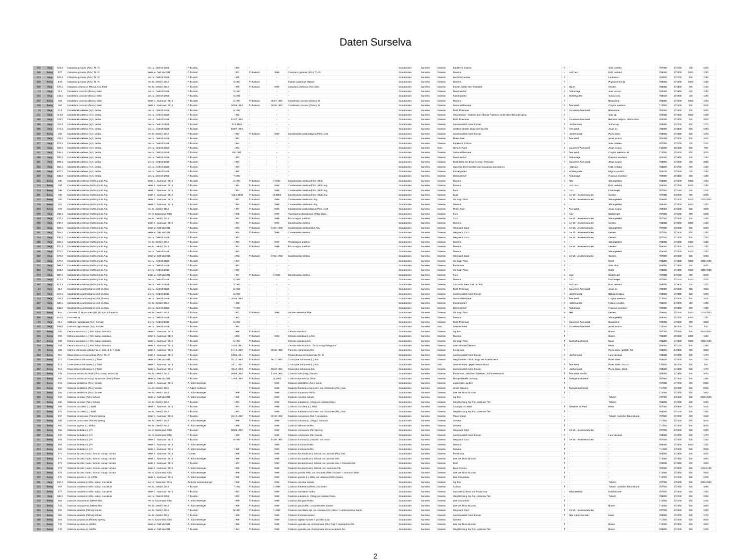Daten Surselva
| 379 | Begl. | 523,3 | Caloplaca pyracea (Ach.) Th. Fr. | det. M. Dietrich 2016 | P. Burkard | 1964 | - | - | - | Graubünden | Surselva | Disentis | Kapelle S. Catrina | E | - | Salix cinerea | 707300 | 173150 | 100 | 1220 |
| 399 | Beleg | 527 | Caloplaca pyracea (Ach.) Th. Fr. | teste M. Dietrich 2016 | P. Burkard | 1961 | P. Burkard | 1966 | Caloplaca pyracea (Ach.) Th. Fr. | Graubünden | Surselva | Disentis | Disentis | L | Holzzaun | Holz, verbaut | 708000 | 173500 | 1000 | 1150 |
| 413 | Begl. | 529,4 | Caloplaca pyracea (Ach.) Th. Fr. | det. M. Dietrich 2016 | P. Burkard | 1965 | - | - | - | Graubünden | Surselva | Disentis | bei Faltscharidas | E | - | Laubbaum | 709100 | 174200 | 500 | 1150 |
| 638 | Beleg | 644 | Caloplaca pyracea (Ach.) Th. Fr. | rev. M. Dietrich 2016 | P. Burkard | 5,1961 | P. Burkard | - | Biatora cadubriae Massal. | Graubünden | Surselva | Disentis | Disentis | E | - | Populus tremula | 708000 | 173500 | 1000 | 1150 |
| 509 | Begl. | 576,1 | Caloplaca velana (A. Massal.) Du Rietz | rev. M. Dietrich 2016 | P. Burkard | 1965 | P. Burkard | 1969 | Caloplaca vitellinula (Nyl.) Oliv. | Graubünden | Surselva | Disentis | Kloster, hinter dem Rossstall | S | Mauer | Gestein | 708300 | 173800 | 200 | 1140 |
| 14 | Begl. | 13,1 | Candelaria concolor (Dicks.) Stein | det. M. Dietrich 2016 | P. Burkard | 5,1961 | - | - | - | Graubünden | Surselva | Disentis | Disentiserhof | E | Parkanlage | Acer rubrum | 709000 | 173850 | 200 | 1130 |
| 140 | Begl. | 134,1 | Candelaria concolor (Dicks.) Stein | det. M. Dietrich 2016 | P. Burkard | 6,1965 | - | - | - | Graubünden | Surselva | Disentis | Klostergarten | E | Klostergarten | Sorbus aria | 708330 | 173900 | 100 | 1190 |
| 207 | Beleg | 181 | Candelaria concolor (Dicks.) Stein | teste G. Kaufmann 2016 | P. Burkard | 5,1961 | P. Burkard | 06.07.1962 | Candelaria concolor (Dicks.) St. | Graubünden | Surselva | Disentis | Disentis | E | - | Baumrinde | 708000 | 173500 | 1000 | 1150 |
| 208 | Beleg | 182 | Candelaria concolor (Dicks.) Stein | teste G. Kaufmann 2016 | P. Burkard | 20.06.1963 | P. Burkard | 28.06.1963 | Candelaria concolor (Dicks.) St. | Graubünden | Surselva | Disentis | Stalusa-Rheinaue | E | Auenwald | Corylus avellana | 710500 | 174600 | 500 | 1000 |
| 24 | Begl. | 21,5 | Candelariella reflexa (Nyl.) Lettau | det. M. Dietrich 2016 | P. Burkard | 6,1962 | - | - | - | Graubünden | Surselva | Disentis | Brulf, Rheinaue | E | Grauerlen-Auenwald | Baumrinde | 709000 | 173600 | 200 | 1050 |
| 111 | Begl. | 114,3 | Candelariella reflexa (Nyl.) Lettau | det. M. Dietrich 2016 | P. Burkard | 1962 | - | - | - | Graubünden | Surselva | Disentis | Weg Sedrun - Disentis über Mompé Tujetsch, hinter dem Bahnübergang | E | - | Salix sp. | 705500 | 171000 | 1000 | 1400 |
| 180 | Begl. | 163,2 | Candelariella reflexa (Nyl.) Lettau | det. M. Dietrich 2016 | P. Burkard | 02.07.1962 | - | - | - | Graubünden | Surselva | Disentis | Brulf, Rheinaue | E | Grauerlen-Auenwald | Berberis vulgaris, Stämmchen | 709000 | 173600 | 200 | 1050 |
| 189 | Begl. | 167,4 | Candelariella reflexa (Nyl.) Lettau | det. M. Dietrich 2016 | P. Burkard | 24.6.1962 | - | - | - | Graubünden | Surselva | Disentis | Lärchenwäldli hinter Kloster | E | Lärchenwald | Sorbus sp. | 708500 | 174000 | 500 | 1170 |
| 196 | Begl. | 171,1 | Candelariella reflexa (Nyl.) Lettau | det. M. Dietrich 2016 | P. Burkard | 02.07.1962 | - | - | - | Graubünden | Surselva | Disentis | westlich Kloster, längs des Baches | E | Erlenwald | Alnus sp. | 708000 | 173800 | 500 | 1240 |
| 232 | Beleg | 192 | Candelariella reflexa (Nyl.) Lettau | rev. M. Dietrich 2016 | P. Burkard | 1961 | P. Burkard | 1969 | Candelariella xanthostigma (Pers.) Lett. | Graubünden | Surselva | Disentis | Lärchenwäldli hinter Kloster | E | Lärchenwald | Picea abies | 708500 | 174000 | 500 | 1170 |
| 235 | Begl. | 193,2 | Candelariella reflexa (Nyl.) Lettau | det. M. Dietrich 2016 | P. Burkard | 1961 | - | - | - | Graubünden | Surselva | Disentis | Rhein-Auen | E | Auenwald | Alnus incana | 709050 | 173500 | 500 | 1020 |
| 377 | Begl. | 523,1 | Candelariella reflexa (Nyl.) Lettau | det. M. Dietrich 2016 | P. Burkard | 1964 | - | - | - | Graubünden | Surselva | Disentis | Kapelle S. Catrina | E | - | Salix cinerea | 707300 | 173150 | 100 | 1220 |
| 405 | Begl. | 528,3 | Candelariella reflexa (Nyl.) Lettau | det. M. Dietrich 2016 | P. Burkard | 1961 | - | - | - | Graubünden | Surselva | Ilanz | Glenner-Auen | E | Grauerlen-Auenwald | Alnus incana | 735200 | 181400 | 500 | 700 |
| 441 | Begl. | 546,1 | Candelariella reflexa (Nyl.) Lettau | det. M. Dietrich 2016 | P. Burkard | 8.6.1961 | - | - | - | Graubünden | Surselva | Disentis | Stalusa-Rheinaue | E | Auenwald | Corylus avellana, alt | 710500 | 174600 | 500 | 1000 |
| 459 | Begl. | 555,3 | Candelariella reflexa (Nyl.) Lettau | det. M. Dietrich 2016 | P. Burkard | 1963 | - | - | - | Graubünden | Surselva | Disentis | Disentiserhof | E | Parkanlage | Fraxinus excelsior | 709000 | 173850 | 200 | 1130 |
| 551 | Begl. | 598,3 | Candelariella reflexa (Nyl.) Lettau | det. M. Dietrich 2016 | P. Burkard | 1961 | - | - | - | Graubünden | Surselva | Disentis | Brulf, Delta der Bova Gronda, Rheinaue | E | Grauerlen-Auenwald | Alnus incana | 708950 | 173200 | 100 | 1040 |
| 556 | Begl. | 601,1 | Candelariella reflexa (Nyl.) Lettau | det. M. Dietrich 2016 | P. Burkard | 1961 | - | - | - | Graubünden | Surselva | Disentis | zwischen Disentiserhof und Carcarola, Bahndamm | L | Holzzaun | Holz, verbaut | 708820 | 173750 | 200 | 1120 |
| 609 | Begl. | 627,1 | Candelariella reflexa (Nyl.) Lettau | det. M. Dietrich 2016 | P. Burkard | 1962 | - | - | - | Graubünden | Surselva | Disentis | Klostergarten | E | Klostergarten | Fagus sylvatica | 708330 | 173900 | 100 | 1190 |
| 629 | Begl. | 638,3 | Candelariella reflexa (Nyl.) Lettau | det. M. Dietrich 2016 | P. Burkard | 7,1963 | - | - | - | Graubünden | Surselva | Disentis | Disentiserhof | E | Parkanlage | Fraxinus excelsior | 709000 | 173850 | 200 | 1130 |
| 215 | Beleg | 186 | Candelariella vitellina (Hoffm.) Müll. Arg. | teste G. Kaufmann 2016 | P. Burkard | 5,1963 | P. Burkard | 7,1963 | Candelariella vitellina (Ehrh.) Müll. | Graubünden | Surselva | Disentis | Disentis | S | Fels | Silikatgestein | 708000 | 173500 | 1000 | 1150 |
| 216 | Beleg | 187 | Candelariella vitellina (Hoffm.) Müll. Arg. | teste G. Kaufmann 2016 | P. Burkard | 1964 | P. Burkard | 1966 | Candelariella vitellina (Ehrh.) Müll. Arg. | Graubünden | Surselva | Disentis | Disentis | L | Holzzaun | Holz, verbaut | 708000 | 173500 | 1000 | 1150 |
| 218 | Beleg | 188 | Candelariella vitellina (Hoffm.) Müll. Arg. | teste G. Kaufmann 2016 | P. Burkard | 1963 | P. Burkard | 1966 | Candelariella vitellina (Ehrh.) Müll. Arg. | Graubünden | Surselva | Disentis | Funs | S | Dach | Dachziegel | 707500 | 173160 | 200 | 1200 |
| 221 | Beleg | 189 | Candelariella vitellina (Hoffm.) Müll. Arg. | teste G. Kaufmann 2016 | P. Burkard | Herbst 1961 | P. Burkard | 12,1963 | Candelariella vitellina (Ehrh.) Müll. Arg. | Graubünden | Surselva | Disentis | Cuoz | S | Geröll / Lesesteinhaufen | Gestein | 707000 | 172500 | 200 | 1250 |
| 222 | Beleg | 190 | Candelariella vitellina (Hoffm.) Müll. Arg. | teste G. Kaufmann 2016 | P. Burkard | 1961 | P. Burkard | 1969 | Candelariella vitellina M. Arg. | Graubünden | Surselva | Disentis | Val Sogn Placi | S | Geröll / Lesesteinhaufen | Silikatgestein | 708800 | 174300 | 1000 | 1200-1500 |
| 226 | Beleg | 191 | Candelariella vitellina (Hoffm.) Müll. Arg. | teste G. Kaufmann 2016 | P. Burkard | 1964 | P. Burkard | 1969 | Candelariella vitellina M. Arg. | Graubünden | Surselva | Disentis | Disentis | S | - | Silikatgestein | 708000 | 173500 | 1000 | 1150 |
| 233 | Beleg | 193 | Candelariella vitellina (Hoffm.) Müll. Arg. | rev. M. Dietrich 2016 | P. Burkard | 1961 | P. Burkard | 1966 | Candelariella xanthostigma (Pers.) Lett. | Graubünden | Surselva | Disentis | Rhein-Auen | E | Auenwald | Alnus incana | 709050 | 173500 | 500 | 1020 |
| 276 | Begl. | 233,1 | Candelariella vitellina (Hoffm.) Müll. Arg. | rev. G. Kaufmann 2016 | P. Burkard | 1966 | P. Burkard | 1969 | Acarospora chloraphana (Wbg) Mass. | Graubünden | Surselva | Disentis | Funs | S | Dach | Dachziegel | 707500 | 173160 | 200 | 1200 |
| 283 | Begl. | 237,1 | Candelariella vitellina (Hoffm.) Müll. Arg. | rev. M. Dietrich 2016 | P. Burkard | 1961 | P. Burkard | 1969 | Rhizocarpon pusillum | Graubünden | Surselva | Disentis | Cuoz | S | Geröll / Lesesteinhaufen | Silikatgestein | 707000 | 172500 | 200 | 1250 |
| 290 | Begl. | 239,1 | Candelariella vitellina (Hoffm.) Müll. Arg. | teste G. Kaufmann 2016 | P. Burkard | 1963 | P. Burkard | 1969 | Candelariella vitellina | Graubünden | Surselva | Disentis | Disentis | S | Geröll / Lesesteinhaufen | Gestein | 708000 | 173500 | 1000 | 1150 |
| 340 | Begl. | 503,1 | Candelariella vitellina (Hoffm.) Müll. Arg. | teste M. Dietrich 2016 | P. Burkard | 1963 | P. Burkard | 01.01.1966 | Candelariella vitellina Müll. Arg. | Graubünden | Surselva | Disentis | Weg nach Cuoz | S | Geröll / Lesesteinhaufen | Silikatgestein | 707200 | 172600 | 500 | 1240 |
| 361 | Begl. | 509,2 | Candelariella vitellina (Hoffm.) Müll. Arg. | teste M. Dietrich 2016 | P. Burkard | 1964 | P. Burkard | 1966 | Candelariella vitellina | Graubünden | Surselva | Disentis | Weg nach Cuoz | S | Geröll / Lesesteinhaufen | Gestein | 707200 | 172600 | 500 | 1240 |
| 416 | Begl. | 530,2 | Candelariella vitellina (Hoffm.) Müll. Arg. | det. M. Dietrich 2016 | P. Burkard | 1961 | - | - | - | Graubünden | Surselva | Disentis | Weg nach Cuoz | S | Geröll / Lesesteinhaufen | Gestein | 707200 | 172600 | 500 | 1240 |
| 480 | Begl. | 566,1 | Candelariella vitellina (Hoffm.) Müll. Arg. | rev. M. Dietrich 2016 | P. Burkard | 1963 | P. Burkard | 1969 | Rhizocarpon pusillum | Graubünden | Surselva | Disentis | Disentis | S | - | Silikatgestein | 708000 | 173500 | 1000 | 1150 |
| 490 | Begl. | 570,3 | Candelariella vitellina (Hoffm.) Müll. Arg. | rev. M. Dietrich 2016 | P. Burkard | 1963 | P. Burkard | 1969 | Rhizocarpon pusillum | Graubünden | Surselva | Disentis | Disentis | S | Geröll / Lesesteinhaufen | Gestein | 708000 | 173500 | 1000 | 1150 |
| 496 | Begl. | 571,2 | Candelariella vitellina (Hoffm.) Müll. Arg. | det. M. Dietrich 2016 | P. Burkard | 1963 | - | - | - | Graubünden | Surselva | Disentis | Disentis | S | - | Silikatgestein | 708000 | 173500 | 1000 | 1150 |
| 502 | Begl. | 573,2 | Candelariella vitellina (Hoffm.) Müll. Arg. | teste M. Dietrich 2016 | P. Burkard | 1963 | P. Burkard | 07.01.1966 | Candelariella vitellina | Graubünden | Surselva | Disentis | Weg nach Cuoz | S | Geröll / Lesesteinhaufen | Gestein | 707200 | 172600 | 500 | 1240 |
| 519 | Begl. | 579,2 | Candelariella vitellina (Hoffm.) Müll. Arg. | det. M. Dietrich 2016 | P. Burkard | 1963 | - | - | - | Graubünden | Surselva | Disentis | Val Sogn Placi | S | - | Diorit | 708800 | 174300 | 1000 | 1200-1500 |
| 532 | Begl. | 588,2 | Candelariella vitellina (Hoffm.) Müll. Arg. | det. M. Dietrich 2016 | P. Burkard | 1961 | - | - | - | Graubünden | Surselva | Disentis | Fontanivas | E | - | Salix alba | 708250 | 172800 | 200 | 1050 |
| 563 | Begl. | 604,2 | Candelariella vitellina (Hoffm.) Müll. Arg. | det. M. Dietrich 2016 | P. Burkard | 1961 | - | - | - | Graubünden | Surselva | Disentis | Val Sogn Placi | S | - | Diorit | 708800 | 174300 | 1000 | 1200-1500 |
| 574 | Begl. | 609,1 | Candelariella vitellina (Hoffm.) Müll. Arg. | teste M. Dietrich 2016 | P. Burkard | 1963 | P. Burkard | 1,1966 | Candelariella vitellina | Graubünden | Surselva | Disentis | Funs | S | Dach | Dachziegel | 707500 | 173160 | 200 | 1200 |
| 578 | Begl. | 612,1 | Candelariella vitellina (Hoffm.) Müll. Arg. | det. M. Dietrich 2016 | P. Burkard | 5,1962 | - | - | - | Graubünden | Surselva | Disentis | Disentis | S | Dach | Dachziegel | 707800 | 174000 | 1000 | 1500 |
| 582 | Begl. | 613,3 | Candelariella vitellina (Hoffm.) Müll. Arg. | det. M. Dietrich 2016 | P. Burkard | 5,1962 | - | - | - | Graubünden | Surselva | Disentis | Carcarola, beim Stall, an Rhb. | L | Holzzaun | Holz, verbaut | 708750 | 173800 | 200 | 1120 |
| 43 | Begl. | 43,1 | Candelariella xanthostigma (Ach.) Lettau | det. M. Dietrich 2016 | P. Burkard | 6,1962 | - | - | - | Graubünden | Surselva | Disentis | Brulf, Rheinaue | E | Grauerlen-Auenwald | Alnus sp. | 709000 | 173600 | 200 | 1050 |
| 124 | Begl. | 121,1 | Candelariella xanthostigma (Ach.) Lettau | det. M. Dietrich 2016 | P. Burkard | 6,1962 | - | - | - | Graubünden | Surselva | Disentis | Lärchenwäldli hinter Kloster | E | Lärchenwald | Betula pendula | 708500 | 174000 | 500 | 1170 |
| 210 | Begl. | 182,2 | Candelariella xanthostigma (Ach.) Lettau | det. M. Dietrich 2016 | P. Burkard | 20.06.1963 | - | - | - | Graubünden | Surselva | Disentis | Stalusa-Rheinaue | E | Auenwald | Corylus avellana | 710500 | 174600 | 500 | 1000 |
| 527 | Begl. | 585,1 | Candelariella xanthostigma (Ach.) Lettau | rev. M. Dietrich 2016 | P. Burkard | 1960 | - | - | - | Graubünden | Surselva | Disentis | Klostergarten | E | Klostergarten | Fagus sylvatica | 708330 | 173900 | 100 | 1190 |
| 628 | Begl. | 638,2 | Candelariella xanthostigma (Ach.) Lettau | det. M. Dietrich 2016 | P. Burkard | 7,1963 | - | - | - | Graubünden | Surselva | Disentis | Disentiserhof | E | Parkanlage | Fraxinus excelsior | 709000 | 173850 | 200 | 1130 |
| 634 | Beleg | 642 | Carbonea cf. latypizodes (Nyl.) Knoph & Rambold | rev. M. Dietrich 2016 | P. Burkard | 1961 | P. Burkard | 1966 | Lecidea tesselata Flke. | Graubünden | Surselva | Disentis | Val Sogn Placi | S | Fels | Gestein | 708800 | 174300 | 1000 | 1200-1500 |
| 559 | Begl. | 602,2 | Carbonea sp. | det. M. Dietrich 2016 | P. Burkard | 1962 | - | - | - | Graubünden | Surselva | Disentis | Disentis | S | - | Silikatgestein | 708000 | 173500 | 1000 | 1150 |
| 23 | Begl. | 21,4 | Catillaria nigroclavata (Nyl.) Schuler | det. M. Dietrich 2016 | P. Burkard | 6,1962 | - | - | - | Graubünden | Surselva | Disentis | Brulf, Rheinaue | E | Grauerlen-Auenwald | Baumrinde | 709000 | 173600 | 200 | 1050 |
| 407 | Begl. | 528,5 | Catillaria nigroclavata (Nyl.) Schuler | det. M. Dietrich 2016 | P. Burkard | 1961 | - | - | - | Graubünden | Surselva | Ilanz | Glenner-Auen | E | Grauerlen-Auenwald | Alnus incana | 735200 | 181400 | 500 | 700 |
| 245 | Beleg | 200 | Cetraria islandica (L.) Ach. subsp. islandica | teste G. Kaufmann 2016 | P. Burkard | 1969 | P. Burkard | - | Cetraria islandica | Graubünden | Surselva | Disentis | Alp Run | T | - | Boden | 707000 | 175600 | 500 | 2000-2500 |
| 246 | Beleg | 201 | Cetraria islandica (L.) Ach. subsp. islandica | teste G. Kaufmann 2016 | P. Burkard | 1963 | P. Burkard | 1963 | Cetraria islandica (L.) Ach. | Graubünden | Surselva | Disentis | Disentis | T | - | Boden | 708000 | 173500 | 1000 | 1150 |
| 247 | Beleg | 203 | Cetraria islandica (L.) Ach. subsp. islandica | teste G. Kaufmann 2016 | P. Burkard | 5,1961 | P. Burkard | - | Cetraria islandica Ach. | Graubünden | Surselva | Disentis | Val Sogn Placi | T | Zwergstrauchheide | Moos | 708800 | 174300 | 1000 | 1200-1500 |
| 248 | Beleg | 204 | Cetraria islandica (L.) Ach. subsp. islandica | teste G. Kaufmann 2016 | P. Burkard | 14.04.1961 | P. Burkard | - | Cetraria islandica Ach. "Jarva sontga Margriata" | Graubünden | Surselva | Disentis | unter Mompé Tujetsch | T | - | Moos | 706000 | 171100 | 500 | 1380 |
| 98 | Beleg | 108 | Cetrelia cetrarioides (Duby) W. L. Culb. & C. F. Culb. | teste G. Kaufmann 2016 | P. Burkard | 01.10.1962 | P. Burkard | 05.10.1962 | Parmelia cetrarioides Del. | Graubünden | Surselva | Disentis | Fontanivas | E | - | Picea abies (gefällt), Ast | 708250 | 172800 | 200 | 1050 |
| 254 | Beleg | 211 | Chaenotheca chrysocephala (Ach.) Th. Fr. | teste G. Kaufmann 2016 | P. Burkard | 03.06.1961 | P. Burkard | - | Chaenotheca chrysocephala Th. Fr. | Graubünden | Surselva | Disentis | Lärchenwäldli hinter Kloster | E | Lärchenwald | Larix decidua | 708500 | 174000 | 500 | 1170 |
| 255 | Beleg | 212 | Chaenotheca furfuracea (L.) Tibell | teste M. Dietrich 2016 | P. Burkard | 25.10.1963 | P. Burkard | 06.11.1963 | Coniocybe furfuracea (L.) Ach. | Graubünden | Surselva | Disentis | Weg Disentis - Brulf, längs des Acletfarheins | E | - | Picea abies | 708400 | 173500 | 200 | 1100 |
| 256 | Beleg | 213 | Chaenotheca furfuracea (L.) Tibell | teste G. Kaufmann 2016 | P. Burkard | 16.11.1961 | P. Burkard | - | Coniocybe furfuracea (L.) Ach. | Graubünden | Surselva | Ilanz | Glenner-Auen, gegen Neufundland | E | Auenwald | Picea abies, morsch | 735100 | 181200 | 500 | 700 |
| 257 | Beleg | 215 | Chaenotheca furfuracea (L.) Tibell | teste G. Kaufmann 2016 | P. Burkard | 10.12.1963 | P. Burkard | 10.12.1963 | Coniocybe furfuracea Ach. | Graubünden | Surselva | Disentis | Lärchenwäldli hinter Kloster | E | Lärchenwald | Picea abies, Stock | 708500 | 174000 | 500 | 1170 |
| 325 | Beleg | 278 | Cladonia arbuscula (Wallr.) Flot. subsp. arbuscula | rev. M. Dietrich 2016 | P. Burkard | 09.06.1962 | P. Burkard | 13.09.1962 | Cladonia mitis (Hag.) Sandst. | Graubünden | Surselva | Disentis | Fontanivas, zwischen Scheiben und Schiessstand | T | Auenwald, randlich | - | 708350 | 172850 | 200 | 1050 |
| 329 | Beleg | 282 | Cladonia arbuscula subsp. squarrosa (Wallr.) Ruoss | teste M. Dietrich 2016 | P. Burkard | 12.09.1962 | P. Burkard | 11,1965 | Cladonia sylvatica (L.) Hoff. | Graubünden | Surselva | Disentis | Mompé Medel, Osthang | T | Zwergstrauchheide | - | 707900 | 171900 | 500 | 1280 |
| 302 | Beleg | 253 | Cladonia bellidiflora (Ach.) Schaer. | teste G. Kaufmann 2016 | A. Schönenberger | - | P. Burkard | 1969 | Cladonia bellidiflora (Ach.) Schär. | Graubünden | Surselva | Disentis | unweit des Lag Brit | T | - | - | 707500 | 177000 | 200 | 2360 |
| 316 | Beleg | 269 | Cladonia bellidiflora (Ach.) Schaer. | rev. M. Dietrich 2016 | P. Albert Dellfosse | - | P. Burkard | 1969 | Cladonia floerkeana Sommerf. var. chloroides (Flk.) Vain. | Graubünden | Surselva | Disentis | ob der Garvera | T | Zwergstrauchheide | - | 711700 | 172300 | 500 | 2260 |
| 328 | Beleg | 281 | Cladonia bellidiflora (Ach.) Schaer. | rev. M. Dietrich 2016 | A. Schönenberger | 1969 | P. Burkard | 1969 | Cladonia squamosa Hoffm. | Graubünden | Surselva | Disentis | über der Bova Gronda | T | - | - | 710300 | 172350 | 500 | 1920 |
| 300 | Beleg | 252 | Cladonia cenotea (Ach.) Schaer. | teste M. Dietrich 2016 | A. Schönenberger | 1969 | P. Burkard | 1969 | Cladonia cenotea Schaer. | Graubünden | Surselva | Disentis | Alp Run | L | - | Totholz | 707000 | 175600 | 500 | 2000-2500 |
| 331 | Beleg | 285 | Cladonia cenotea (Ach.) Schaer. | rev. M. Dietrich 2016 | P. Burkard | 1963 | P. Burkard | 1969 | Cladonia subulata (L.) Wigg var. radiata Coem. | Graubünden | Surselva | Disentis | Weg Richtung Alp Run, unterster Teil | L | - | Totholz | 708200 | 174100 | 500 | 1260 |
| 304 | Beleg | 256 | Cladonia coccifera (L.) Willd. | teste G. Kaufmann 2016 | P. Burkard | 1963 | P. Burkard | 1969 | Cladonia coccifera (L.) Willd. | Graubünden | Surselva | Disentis | Cavorgia, im Wald | T | Silikatfels in Wald | Moos | 707000 | 170800 | 500 | 1400 |
| 317 | Beleg | 270 | Cladonia coccifera (L.) Willd. | rev. M. Dietrich 2016 | P. Burkard | 1963 | P. Burkard | 1969 | Cladonia floerkeana Sommerf. var. chloroides (Flk.) Vain. | Graubünden | Surselva | Disentis | Weg Richtung Alp Run, unterster Teil | T | - | - | 708200 | 174100 | 500 | 1260 |
| 305 | Beleg | 257 | Cladonia coniocraea (Flörke) Spreng. | teste G. Kaufmann 2016 | P. Burkard | 26.10.1962 | P. Burkard | 29.10.1962 | Cladonia coniocraea Flke. f. ceratodes | Graubünden | Surselva | Disentis | Plaun Grond | L | - | Totholz, morscher Baumstrunk | 707600 | 174200 | 200 | 1560 |
| 330 | Beleg | 284 | Cladonia coniocraea (Flörke) Spreng. | rev. M. Dietrich 2016 | A. Schönenberger | 1969 | P. Burkard | 1969 | Cladonia subulata (L.) Wigg f. subulata | Graubünden | Surselva | Disentis | Garvera | T | - | - | 711500 | 172400 | 500 | 2000 |
| 308 | Beleg | 260 | Cladonia digitata (L.) Hoffm. | rev. M. Dietrich 2016 | A. Schönenberger | 1969 | P. Burkard | 1969 | Cladonia deformis Hoffm. | Graubünden | Surselva | Disentis | Garvera | T | - | - | 711500 | 172400 | 500 | 2000 |
| 306 | Beleg | 258 | Cladonia fimbriata (L.) Fr. | rev. G. Kaufmann 2016 | P. Burkard | 20.08.1962 | P. Burkard | 1969 | Cladonia coniocraea (Flk) Spreng. | Graubünden | Surselva | Disentis | Weg nach Cuoz | T | Geröll / Lesesteinhaufen | - | 707200 | 172600 | 500 | 1240 |
| 307 | Beleg | 259 | Cladonia fimbriata (L.) Fr. | rev. G. Kaufmann 2016 | P. Burkard | 1969 | P. Burkard | 1969 | Cladonia coniocraea (Flk) Sandst. | Graubünden | Surselva | Disentis | Lärchenwäldli hinter Kloster | E | - | Larix decidua | 708500 | 174000 | 500 | 1170 |
| 311 | Beleg | 263 | Cladonia fimbriata (L.) Fr. | teste G. Kaufmann 2016 | P. Burkard | 9,1963 | P. Burkard | 14.09.1963 | Cladonia fimbriata (L.) Sandst. var. minor | Graubünden | Surselva | Disentis | Weg nach Cuoz | T | Geröll / Lesesteinhaufen | - | 707200 | 172600 | 500 | 1240 |
| 312 | Beleg | 264 | Cladonia fimbriata (L.) Fr. | teste G. Kaufmann 2016 | A. Schönenberger | - | P. Burkard | 1969 | Cladonia fimbriata Hoffm. | Graubünden | Surselva | Disentis | Disentis | T | - | - | 708000 | 173500 | 1000 | 1150 |
| 313 | Beleg | 265 | Cladonia fimbriata (L.) Fr. | teste G. Kaufmann 2016 | A. Schönenberger | 1969 | P. Burkard | 1969 | Cladonia fimbriata Hoffm. | Graubünden | Surselva | Disentis | Garvera | T | - | - | 711500 | 172400 | 500 | 2000 |
| 318 | Beleg | 271 | Cladonia furcata (Huds.) Schrad. subsp. furcata | teste G. Kaufmann 2016 | Cantieni | 1969 | P. Burkard | 1969 | Cladonia frucata (Huds.) Schrad. var. pinnata (Flk.) Vain. | Graubünden | Surselva | Disentis | Fontanivas | T | - | - | 708250 | 172800 | 200 | 1050 |
| 319 | Beleg | 272 | Cladonia furcata (Huds.) Schrad. subsp. furcata | teste G. Kaufmann 2016 | A. Schönenberger | 1969 | P. Burkard | 1969 | Cladonia frucata (Huds.) Schrad. var. pinnata Vain. | Graubünden | Surselva | Disentis | über der Bova Gronda | T | - | - | 710300 | 172350 | 500 | 1920 |
| 320 | Beleg | 273 | Cladonia furcata (Huds.) Schrad. subsp. furcata | teste G. Kaufmann 2016 | P. Burkard | 1961 | P. Burkard | 1962 | Cladonia frucata (Huds.) Schrad. var. pinnata Vain. f. foliosola Del. | Graubünden | Surselva | Disentis | Brulf | T | - | - | 709100 | 173650 | 200 | 1050 |
| 321 | Beleg | 274 | Cladonia furcata (Huds.) Schrad. subsp. furcata | teste G. Kaufmann 2016 | A. Schönenberger | 1969 | P. Burkard | 1969 | Cladonia frucata (Huds.) Schrad. var. racemosa Flk. | Graubünden | Surselva | Disentis | Bova Gronda | T | - | - | 709500 | 173000 | 500 | 1100-1400 |
| 323 | Beleg | 276 | Cladonia furcata (Huds.) Schrad. subsp. furcata | rev. G. Kaufmann 2016 | A. Schönenberger | 1969 | P. Burkard | 1969 | Cladonia gracilis Willd. var. chordalis (Flke.) Schaer. f. ramosum Wallr. | Graubünden | Surselva | Disentis | über der Bova Gronda | T | - | - | 710300 | 172350 | 500 | 1920 |
| 322 | Beleg | 275 | Cladonia gracilis s.l. (L.) Willd. | teste G. Kaufmann 2016 | A. Schönenberger | 1969 | P. Burkard | 1969 | Cladonia gracilis (L.) Willd. var. dilatata (Hoffm.)Vainio | Graubünden | Surselva | Disentis | über Cavardiras | T | - | - | 710700 | 174100 | 500 | 1200 |
| 301 | Begl. | 252,1 | Cladonia macilenta Hoffm. subsp. macilenta | det. G. Kaufmann 2016 | Andreas Schönenberger | 1969 | P. Burkard | 1969 | Cladonia cenotea Schaer. | Graubünden | Surselva | Disentis | Alp Run | L | - | Totholz | 707000 | 175600 | 500 | 2000-2500 |
| 315 | Beleg | 267 | Cladonia macilenta Hoffm. subsp. macilenta | rev. M. Dietrich 2016 | P. Burkard | 7,1962 | P. Burkard | 1,1969 | Cladonia floerkeana (Fries.) Sommerf. | Graubünden | Surselva | Disentis | Cuflons | T | - | Totholz, morscher Baumstrunk | 707700 | 172450 | 200 | 1090 |
| 324 | Beleg | 277 | Cladonia macilenta Hoffm. subsp. macilenta | teste G. Kaufmann 2016 | P. Burkard | 1963 | P. Burkard | 1969 | Cladonia macillenta Hoffm. | Graubünden | Surselva | Disentis | zwischen Cuflons und Fontanivas | L | Schindeldach | Holzschindel | 707925 | 172300 | 200 | 1100 |
| 332 | Begl. | 285,1 | Cladonia macilenta Hoffm. subsp. macilenta | det. M. Dietrich 2016 | P. Burkard | 1963 | P. Burkard | 1969 | Cladonia subulata (L.) Wigg var. radiata Coem. | Graubünden | Surselva | Disentis | Weg Richtung Alp Run, unterster Teil | L | - | Totholz | 708200 | 174100 | 500 | 1260 |
| 310 | Beleg | 262 | Cladonia macroceras (Delise) Hav. | rev. G. Kaufmann 2016 | A. Schönenberger | 1969 | P. Burkard | 1969 | Cladonia elongata Hoffm. | Graubünden | Surselva | Disentis | über Cavardiras | T | - | - | 710700 | 174100 | 500 | 1200 |
| 743 | Beleg | 743 | Cladonia macroceras (Delise) Hav. | rev. M. Dietrich 2016 | A. Schönenberger | 1969 | P. Burkard | 1969 | Cladonia glauca Flk. f. muricelloides Sandst. | Graubünden | Surselva | Disentis | über der Bova Gronda | T | - | Boden | 710300 | 172350 | 500 | 1920 |
| 303 | Beleg | 255 | Cladonia pleurota (Flörke) Schaer. | rev. M. Dietrich 2016 | P. Burkard | 8,1963 | P. Burkard | 1,1969 | Cladonia baccillaris Nyl. var. clavata (Ach.) Wain. f. subtomentosa Sanst. | Graubünden | Surselva | Disentis | Weg nach Cuoz | T | Geröll / Lesesteinhaufen | - | 707200 | 172600 | 500 | 1240 |
| 314 | Beleg | 266 | Cladonia pleurota (Flörke) Schaer. | rev. M. Dietrich 2016 | P. Burkard | 1969 | P. Burkard | 1969 | Cladonia fimbriata Sandst. | Graubünden | Surselva | Disentis | Lärchenwäldli hinter Kloster | T | Fels in Lärchenwald | Moos | 708500 | 174000 | 500 | 1170 |
| 309 | Beleg | 261 | Cladonia polydactyla (Flörke) Spreng. | rev. G. Kaufmann 2016 | A. Schönenberger | 1969 | P. Burkard | 1969 | Cladonia digitata Schaer. f. prolifera Laur. | Graubünden | Surselva | Disentis | Garvera | L | - | - | 711500 | 172400 | 500 | 2000 |
| 741 | Beleg | 741 | Cladonia pyxidata (L.) Hoffm. | teste M. Dietrich 2016 | A. Schönenberger | 1969 | P. Burkard | 1969 | Cladonia pyxidata var. chlorophaea (Flk.) Zopf. f. lepidophora Flk. | Graubünden | Surselva | Disentis | über der Bova Gronda | T | - | Boden | 710300 | 172350 | 500 | 1920 |
| 742 | Beleg | 742 | Cladonia pyxidata (L.) Hoffm. | teste M. Dietrich 2016 | P. Burkard | 1964 | P. Burkard | 1969 | Cladonia pyxidata var. chlorophaea forma accedens Zw. | Graubünden | Surselva | Disentis | Weg Richtung Alp Run, unterster Teil | T | - | Boden | 708200 | 174100 | 500 | 1260 |
2